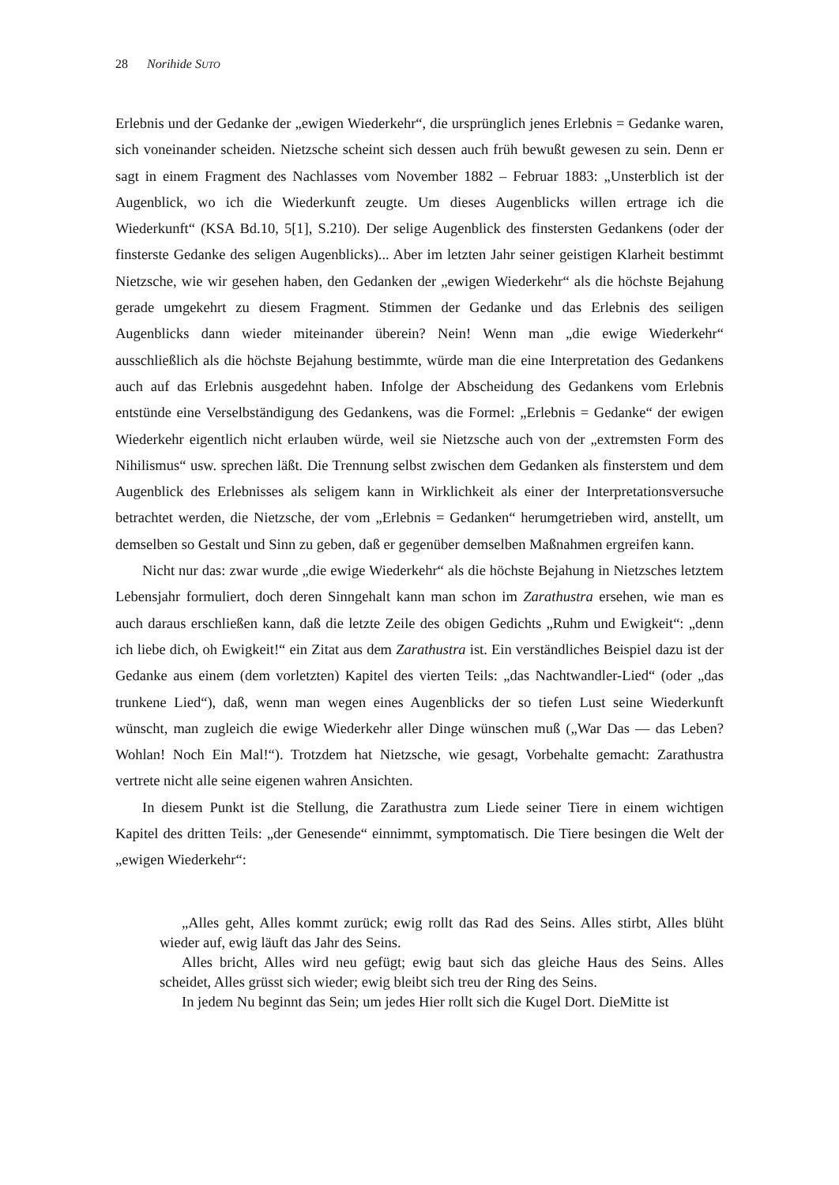28 Norihide SUTO
Erlebnis und der Gedanke der „ewigen Wiederkehr“, die ursprünglich jenes Erlebnis = Gedanke waren, sich voneinander scheiden. Nietzsche scheint sich dessen auch früh bewußt gewesen zu sein. Denn er sagt in einem Fragment des Nachlasses vom November 1882 – Februar 1883: „Unsterblich ist der Augenblick, wo ich die Wiederkunft zeugte. Um dieses Augenblicks willen ertrage ich die Wiederkunft“ (KSA Bd.10, 5[1], S.210). Der selige Augenblick des finstersten Gedankens (oder der finsterste Gedanke des seligen Augenblicks)... Aber im letzten Jahr seiner geistigen Klarheit bestimmt Nietzsche, wie wir gesehen haben, den Gedanken der „ewigen Wiederkehr“ als die höchste Bejahung gerade umgekehrt zu diesem Fragment. Stimmen der Gedanke und das Erlebnis des seiligen Augenblicks dann wieder miteinander überein? Nein! Wenn man „die ewige Wiederkehr“ ausschließlich als die höchste Bejahung bestimmte, würde man die eine Interpretation des Gedankens auch auf das Erlebnis ausgedehnt haben. Infolge der Abscheidung des Gedankens vom Erlebnis entstünde eine Verselbständigung des Gedankens, was die Formel: „Erlebnis = Gedanke“ der ewigen Wiederkehr eigentlich nicht erlauben würde, weil sie Nietzsche auch von der „extremsten Form des Nihilismus“ usw. sprechen läßt. Die Trennung selbst zwischen dem Gedanken als finsterstem und dem Augenblick des Erlebnisses als seligem kann in Wirklichkeit als einer der Interpretationsversuche betrachtet werden, die Nietzsche, der vom „Erlebnis = Gedanken“ herumgetrieben wird, anstellt, um demselben so Gestalt und Sinn zu geben, daß er gegenüber demselben Maßnahmen ergreifen kann.
Nicht nur das: zwar wurde „die ewige Wiederkehr“ als die höchste Bejahung in Nietzsches letztem Lebensjahr formuliert, doch deren Sinngehalt kann man schon im Zarathustra ersehen, wie man es auch daraus erschließen kann, daß die letzte Zeile des obigen Gedichts „Ruhm und Ewigkeit“: „denn ich liebe dich, oh Ewigkeit!“ ein Zitat aus dem Zarathustra ist. Ein verständliches Beispiel dazu ist der Gedanke aus einem (dem vorletzten) Kapitel des vierten Teils: „das Nachtwandler-Lied“ (oder „das trunkene Lied“), daß, wenn man wegen eines Augenblicks der so tiefen Lust seine Wiederkunft wünscht, man zugleich die ewige Wiederkehr aller Dinge wünschen muß („War Das — das Leben? Wohlan! Noch Ein Mal!“). Trotzdem hat Nietzsche, wie gesagt, Vorbehalte gemacht: Zarathustra vertrete nicht alle seine eigenen wahren Ansichten.
In diesem Punkt ist die Stellung, die Zarathustra zum Liede seiner Tiere in einem wichtigen Kapitel des dritten Teils: „der Genesende“ einnimmt, symptomatisch. Die Tiere besingen die Welt der „ewigen Wiederkehr“:
„Alles geht, Alles kommt zurück; ewig rollt das Rad des Seins. Alles stirbt, Alles blüht wieder auf, ewig läuft das Jahr des Seins.
Alles bricht, Alles wird neu gefügt; ewig baut sich das gleiche Haus des Seins. Alles scheidet, Alles grüsst sich wieder; ewig bleibt sich treu der Ring des Seins.
In jedem Nu beginnt das Sein; um jedes Hier rollt sich die Kugel Dort. DieMitte ist